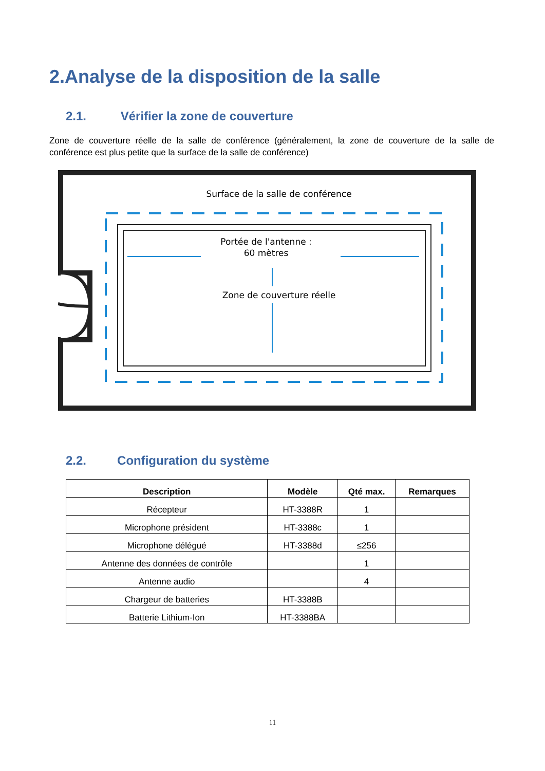2.Analyse de la disposition de la salle
2.1. Vérifier la zone de couverture
Zone de couverture réelle de la salle de conférence (généralement, la zone de couverture de la salle de conférence est plus petite que la surface de la salle de conférence)
Surface de la salle de conférence
Portée de l'antenne :
60 mètres
Zone de couverture réelle
2.2. Configuration du système
| Description | Modèle | Qté max. | Remarques |
| --- | --- | --- | --- |
| Récepteur | HT-3388R | 1 | |
| Microphone président | HT-3388c | 1 | |
| Microphone délégué | HT-3388d | ≤256 | |
| Antenne des données de contrôle | | 1 | |
| Antenne audio | | 4 | |
| Chargeur de batteries | HT-3388B | | |
| Batterie Lithium-Ion | HT-3388BA | | |
11